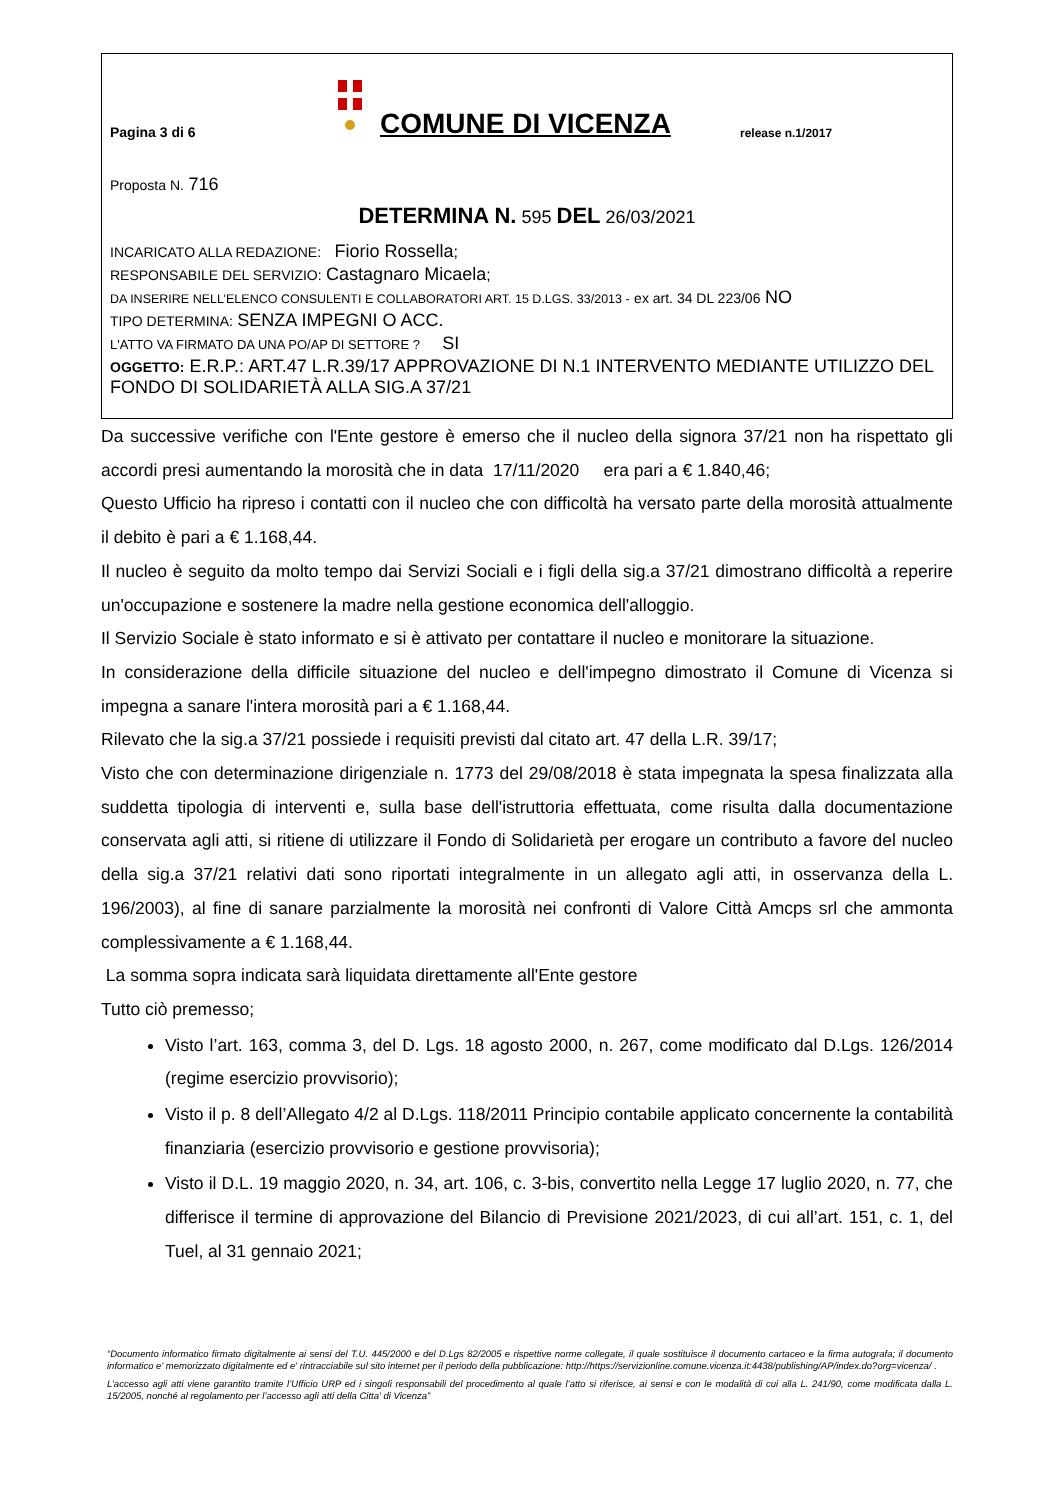Pagina 3 di 6
COMUNE DI VICENZA
release n.1/2017
Proposta N. 716
DETERMINA N. 595 DEL 26/03/2021
INCARICATO ALLA REDAZIONE: Fiorio Rossella;
RESPONSABILE DEL SERVIZIO: Castagnaro Micaela;
DA INSERIRE NELL’ELENCO CONSULENTI E COLLABORATORI ART. 15 D.LGS. 33/2013 - ex art. 34 DL 223/06 NO
TIPO DETERMINA: SENZA IMPEGNI O ACC.
L'ATTO VA FIRMATO DA UNA PO/AP DI SETTORE ? SI
OGGETTO: E.R.P.: ART.47 L.R.39/17 APPROVAZIONE DI N.1 INTERVENTO MEDIANTE UTILIZZO DEL FONDO DI SOLIDARIETÀ ALLA SIG.A 37/21
Da successive verifiche con l'Ente gestore è emerso che il nucleo della signora 37/21 non ha rispettato gli accordi presi aumentando la morosità che in data 17/11/2020 era pari a € 1.840,46;
Questo Ufficio ha ripreso i contatti con il nucleo che con difficoltà ha versato parte della morosità attualmente il debito è pari a € 1.168,44.
Il nucleo è seguito da molto tempo dai Servizi Sociali e i figli della sig.a 37/21 dimostrano difficoltà a reperire un'occupazione e sostenere la madre nella gestione economica dell'alloggio.
Il Servizio Sociale è stato informato e si è attivato per contattare il nucleo e monitorare la situazione.
In considerazione della difficile situazione del nucleo e dell'impegno dimostrato il Comune di Vicenza si impegna a sanare l'intera morosità pari a € 1.168,44.
Rilevato che la sig.a 37/21 possiede i requisiti previsti dal citato art. 47 della L.R. 39/17;
Visto che con determinazione dirigenziale n. 1773 del 29/08/2018 è stata impegnata la spesa finalizzata alla suddetta tipologia di interventi e, sulla base dell'istruttoria effettuata, come risulta dalla documentazione conservata agli atti, si ritiene di utilizzare il Fondo di Solidarietà per erogare un contributo a favore del nucleo della sig.a 37/21 relativi dati sono riportati integralmente in un allegato agli atti, in osservanza della L. 196/2003), al fine di sanare parzialmente la morosità nei confronti di Valore Città Amcps srl che ammonta complessivamente a € 1.168,44.
La somma sopra indicata sarà liquidata direttamente all'Ente gestore
Tutto ciò premesso;
Visto l’art. 163, comma 3, del D. Lgs. 18 agosto 2000, n. 267, come modificato dal D.Lgs. 126/2014 (regime esercizio provvisorio);
Visto il p. 8 dell’Allegato 4/2 al D.Lgs. 118/2011 Principio contabile applicato concernente la contabilità finanziaria (esercizio provvisorio e gestione provvisoria);
Visto il D.L. 19 maggio 2020, n. 34, art. 106, c. 3-bis, convertito nella Legge 17 luglio 2020, n. 77, che differisce il termine di approvazione del Bilancio di Previsione 2021/2023, di cui all’art. 151, c. 1, del Tuel, al 31 gennaio 2021;
“Documento informatico firmato digitalmente ai sensi del T.U. 445/2000 e del D.Lgs 82/2005 e rispettive norme collegate, il quale sostituisce il documento cartaceo e la firma autografa; il documento informatico e' memorizzato digitalmente ed e' rintracciabile sul sito internet per il periodo della pubblicazione: http://https://servizionline.comune.vicenza.it:4438/publishing/AP/index.do?org=vicenza/ .
L’accesso agli atti viene garantito tramite l’Ufficio URP ed i singoli responsabili del procedimento al quale l’atto si riferisce, ai sensi e con le modalità di cui alla L. 241/90, come modificata dalla L. 15/2005, nonché al regolamento per l’accesso agli atti della Citta' di Vicenza”